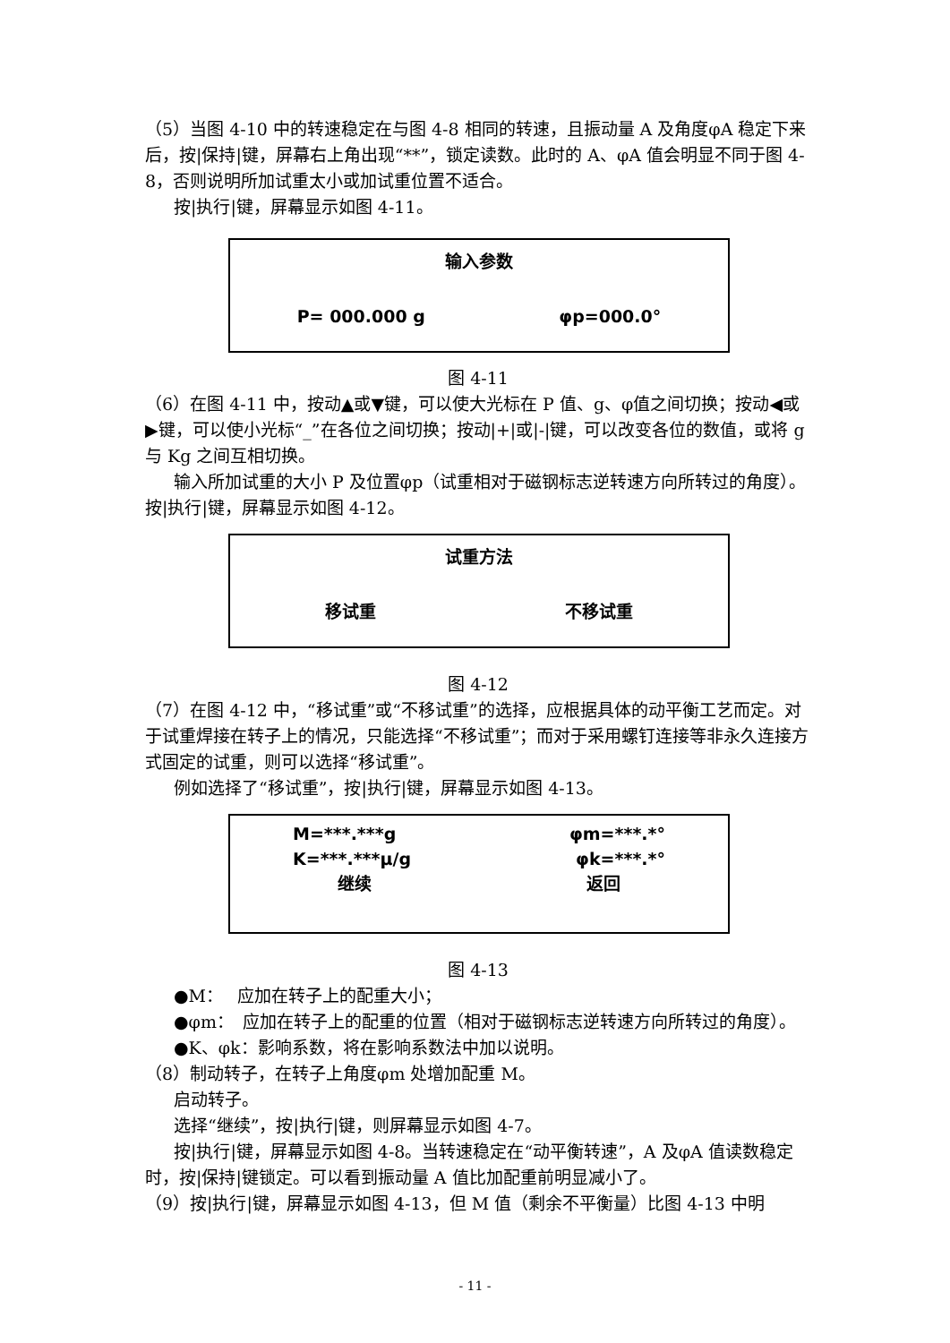（5）当图 4-10 中的转速稳定在与图 4-8 相同的转速，且振动量 A 及角度φA 稳定下来后，按|保持|键，屏幕右上角出现“**”，锁定读数。此时的 A、φA 值会明显不同于图 4-8，否则说明所加试重太小或加试重位置不适合。
按|执行|键，屏幕显示如图 4-11。
输入参数
P= 000.000 g φp=000.0°
图 4-11
（6）在图 4-11 中，按动▲或▼键，可以使大光标在 P 值、g、φ值之间切换；按动◀或▶键，可以使小光标“_”在各位之间切换；按动|+|或|-|键，可以改变各位的数值，或将 g 与 Kg 之间互相切换。
输入所加试重的大小 P 及位置φp（试重相对于磁钢标志逆转速方向所转过的角度）。按|执行|键，屏幕显示如图 4-12。
试重方法
移试重 不移试重
图 4-12
（7）在图 4-12 中，“移试重”或“不移试重”的选择，应根据具体的动平衡工艺而定。对于试重焊接在转子上的情况，只能选择“不移试重”；而对于采用螺钉连接等非永久连接方式固定的试重，则可以选择“移试重”。
例如选择了“移试重”，按|执行|键，屏幕显示如图 4-13。
M=***.***g φm=***.*°
K=***.***μ/g φk=***.*°
继续 返回
图 4-13
●M：　 应加在转子上的配重大小；
●φm：　应加在转子上的配重的位置（相对于磁钢标志逆转速方向所转过的角度）。
●K、φk：影响系数，将在影响系数法中加以说明。
（8）制动转子，在转子上角度φm 处增加配重 M。
启动转子。
选择“继续”，按|执行|键，则屏幕显示如图 4-7。
按|执行|键，屏幕显示如图 4-8。当转速稳定在“动平衡转速”，A 及φA 值读数稳定时，按|保持|键锁定。可以看到振动量 A 值比加配重前明显减小了。
（9）按|执行|键，屏幕显示如图 4-13，但 M 值（剩余不平衡量）比图 4-13 中明
- 11 -